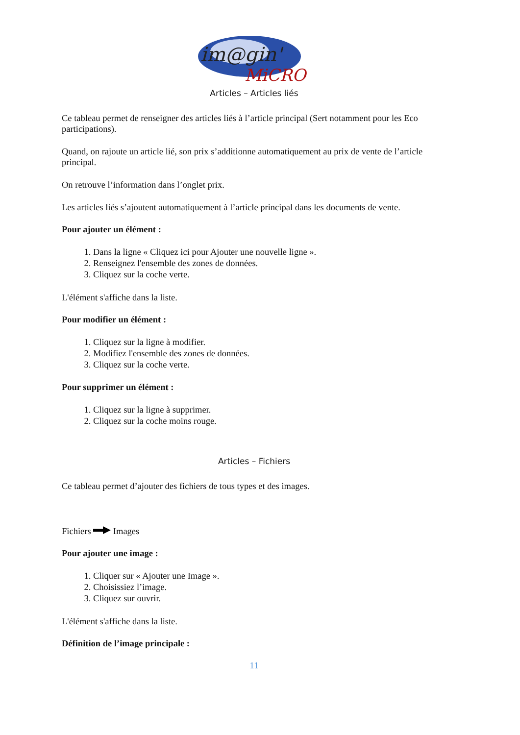im@gin'
MiCRO
Articles – Articles liés
Ce tableau permet de renseigner des articles liés à l’article principal (Sert notamment pour les Eco participations).
Quand, on rajoute un article lié, son prix s’additionne automatiquement au prix de vente de l’article principal.
On retrouve l’information dans l’onglet prix.
Les articles liés s’ajoutent automatiquement à l’article principal dans les documents de vente.
Pour ajouter un élément :
1. Dans la ligne « Cliquez ici pour Ajouter une nouvelle ligne ».
2. Renseignez l'ensemble des zones de données.
3. Cliquez sur la coche verte.
L'élément s'affiche dans la liste.
Pour modifier un élément :
1. Cliquez sur la ligne à modifier.
2. Modifiez l'ensemble des zones de données.
3. Cliquez sur la coche verte.
Pour supprimer un élément :
1. Cliquez sur la ligne à supprimer.
2. Cliquez sur la coche moins rouge.
Articles – Fichiers
Ce tableau permet d’ajouter des fichiers de tous types et des images.
Fichiers Images
Pour ajouter une image :
1. Cliquer sur « Ajouter une Image ».
2. Choisissiez l’image.
3. Cliquez sur ouvrir.
L'élément s'affiche dans la liste.
Définition de l’image principale :
11